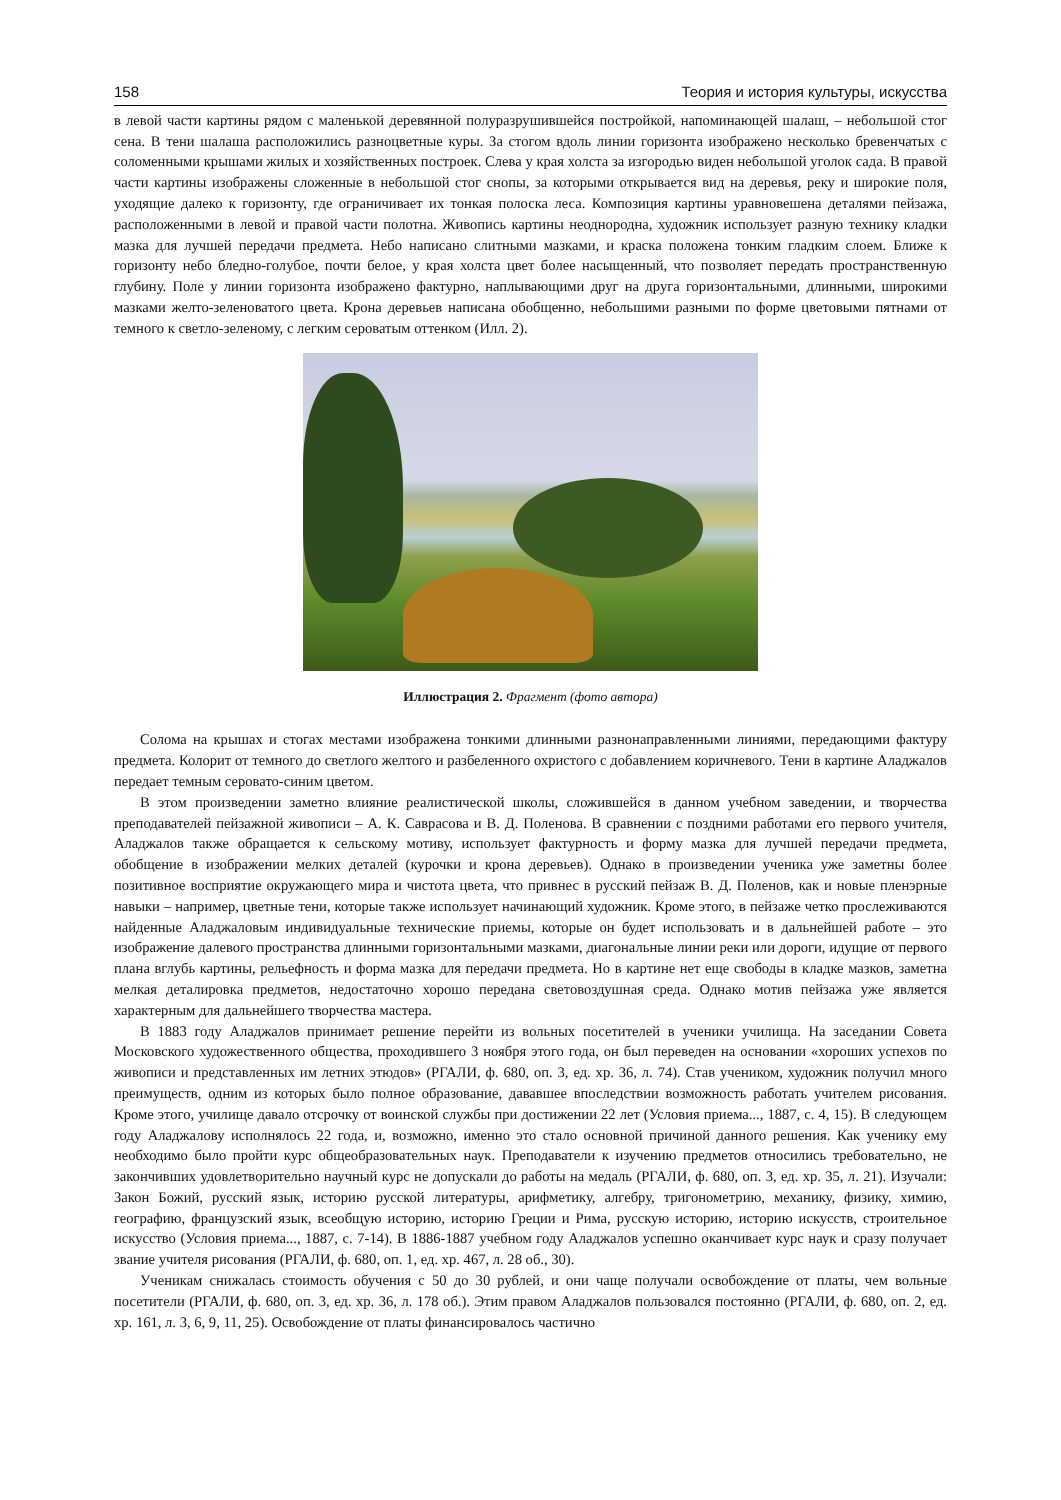158 Теория и история культуры, искусства
в левой части картины рядом с маленькой деревянной полуразрушившейся постройкой, напоминающей шалаш, – небольшой стог сена. В тени шалаша расположились разноцветные куры. За стогом вдоль линии горизонта изображено несколько бревенчатых с соломенными крышами жилых и хозяйственных построек. Слева у края холста за изгородью виден небольшой уголок сада. В правой части картины изображены сложенные в небольшой стог снопы, за которыми открывается вид на деревья, реку и широкие поля, уходящие далеко к горизонту, где ограничивает их тонкая полоска леса. Композиция картины уравновешена деталями пейзажа, расположенными в левой и правой части полотна. Живопись картины неоднородна, художник использует разную технику кладки мазка для лучшей передачи предмета. Небо написано слитными мазками, и краска положена тонким гладким слоем. Ближе к горизонту небо бледно-голубое, почти белое, у края холста цвет более насыщенный, что позволяет передать пространственную глубину. Поле у линии горизонта изображено фактурно, наплывающими друг на друга горизонтальными, длинными, широкими мазками желто-зеленоватого цвета. Крона деревьев написана обобщенно, небольшими разными по форме цветовыми пятнами от темного к светло-зеленому, с легким сероватым оттенком (Илл. 2).
Иллюстрация 2. Фрагмент (фото автора)
Солома на крышах и стогах местами изображена тонкими длинными разнонаправленными линиями, передающими фактуру предмета. Колорит от темного до светлого желтого и разбеленного охристого с добавлением коричневого. Тени в картине Аладжалов передает темным серовато-синим цветом.
В этом произведении заметно влияние реалистической школы, сложившейся в данном учебном заведении, и творчества преподавателей пейзажной живописи – А. К. Саврасова и В. Д. Поленова. В сравнении с поздними работами его первого учителя, Аладжалов также обращается к сельскому мотиву, использует фактурность и форму мазка для лучшей передачи предмета, обобщение в изображении мелких деталей (курочки и крона деревьев). Однако в произведении ученика уже заметны более позитивное восприятие окружающего мира и чистота цвета, что привнес в русский пейзаж В. Д. Поленов, как и новые пленэрные навыки – например, цветные тени, которые также использует начинающий художник. Кроме этого, в пейзаже четко прослеживаются найденные Аладжаловым индивидуальные технические приемы, которые он будет использовать и в дальнейшей работе – это изображение далевого пространства длинными горизонтальными мазками, диагональные линии реки или дороги, идущие от первого плана вглубь картины, рельефность и форма мазка для передачи предмета. Но в картине нет еще свободы в кладке мазков, заметна мелкая деталировка предметов, недостаточно хорошо передана световоздушная среда. Однако мотив пейзажа уже является характерным для дальнейшего творчества мастера.
В 1883 году Аладжалов принимает решение перейти из вольных посетителей в ученики училища. На заседании Совета Московского художественного общества, проходившего 3 ноября этого года, он был переведен на основании «хороших успехов по живописи и представленных им летних этюдов» (РГАЛИ, ф. 680, оп. 3, ед. хр. 36, л. 74). Став учеником, художник получил много преимуществ, одним из которых было полное образование, дававшее впоследствии возможность работать учителем рисования. Кроме этого, училище давало отсрочку от воинской службы при достижении 22 лет (Условия приема..., 1887, с. 4, 15). В следующем году Аладжалову исполнялось 22 года, и, возможно, именно это стало основной причиной данного решения. Как ученику ему необходимо было пройти курс общеобразовательных наук. Преподаватели к изучению предметов относились требовательно, не закончивших удовлетворительно научный курс не допускали до работы на медаль (РГАЛИ, ф. 680, оп. 3, ед. хр. 35, л. 21). Изучали: Закон Божий, русский язык, историю русской литературы, арифметику, алгебру, тригонометрию, механику, физику, химию, географию, французский язык, всеобщую историю, историю Греции и Рима, русскую историю, историю искусств, строительное искусство (Условия приема..., 1887, с. 7-14). В 1886-1887 учебном году Аладжалов успешно оканчивает курс наук и сразу получает звание учителя рисования (РГАЛИ, ф. 680, оп. 1, ед. хр. 467, л. 28 об., 30).
Ученикам снижалась стоимость обучения с 50 до 30 рублей, и они чаще получали освобождение от платы, чем вольные посетители (РГАЛИ, ф. 680, оп. 3, ед. хр. 36, л. 178 об.). Этим правом Аладжалов пользовался постоянно (РГАЛИ, ф. 680, оп. 2, ед. хр. 161, л. 3, 6, 9, 11, 25). Освобождение от платы финансировалось частично